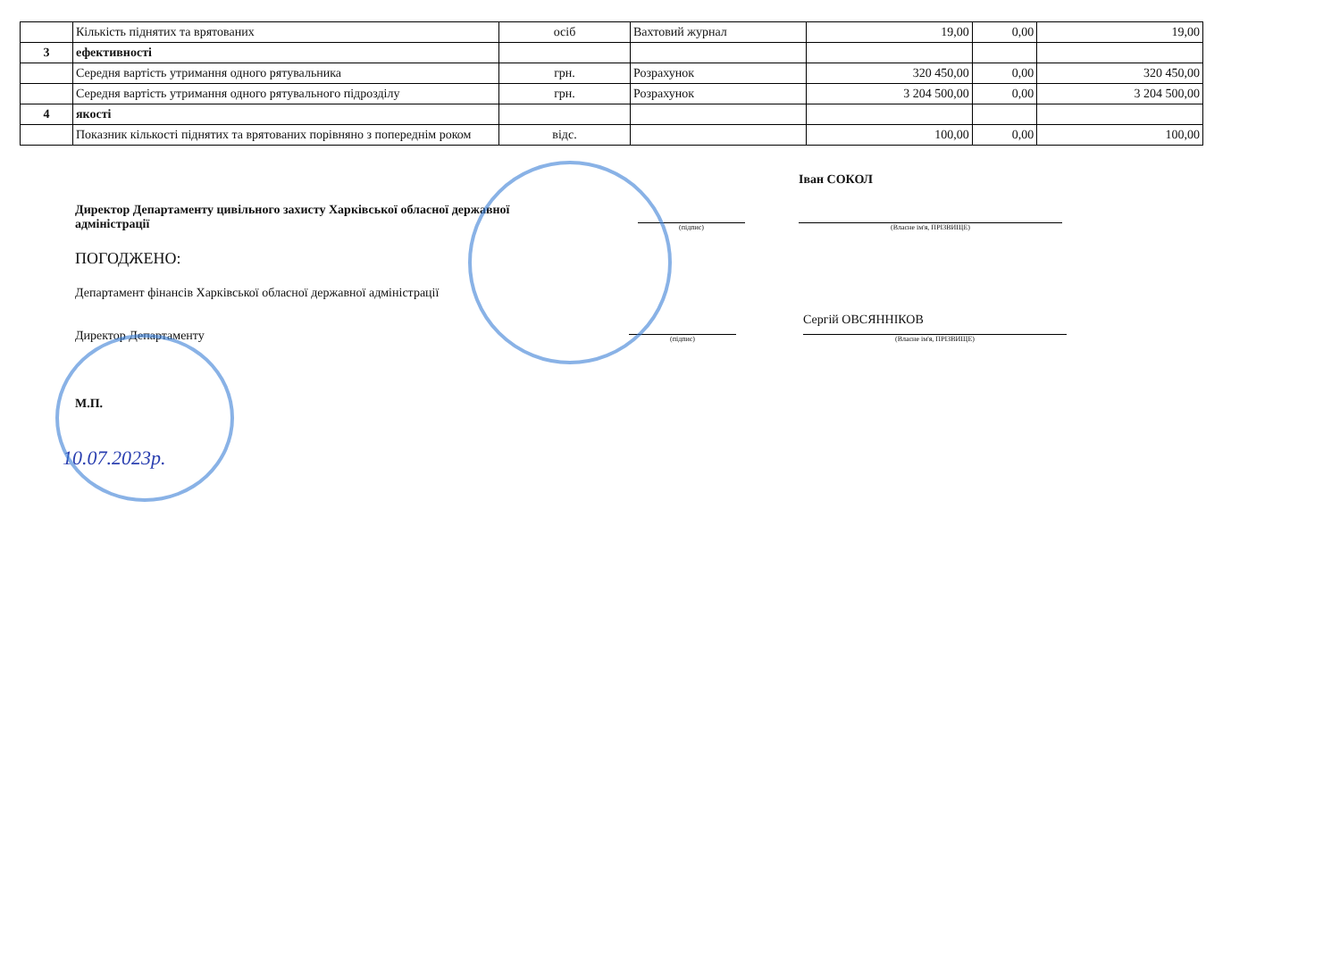| | Кількість піднятих та врятованих | осіб | Вахтовий журнал | 19,00 | 0,00 | 19,00 |
| 3 | ефективності | | | | | |
| | Середня вартість утримання одного рятувальника | грн. | Розрахунок | 320 450,00 | 0,00 | 320 450,00 |
| | Середня вартість утримання одного рятувального підрозділу | грн. | Розрахунок | 3 204 500,00 | 0,00 | 3 204 500,00 |
| 4 | якості | | | | | |
| | Показник кількості піднятих та врятованих порівняно з попереднім роком | відс. | | 100,00 | 0,00 | 100,00 |
Директор Департаменту цивільного захисту Харківської обласної державної адміністрації
(підпис)
Іван СОКОЛ
(Власне ім'я, ПРІЗВИЩЕ)
ПОГОДЖЕНО:
Департамент фінансів Харківської обласної державної адміністрації
Директор Департаменту
(підпис)
Сергій ОВСЯННІКОВ
(Власне ім'я, ПРІЗВИЩЕ)
М.П.
10.07.2023р.